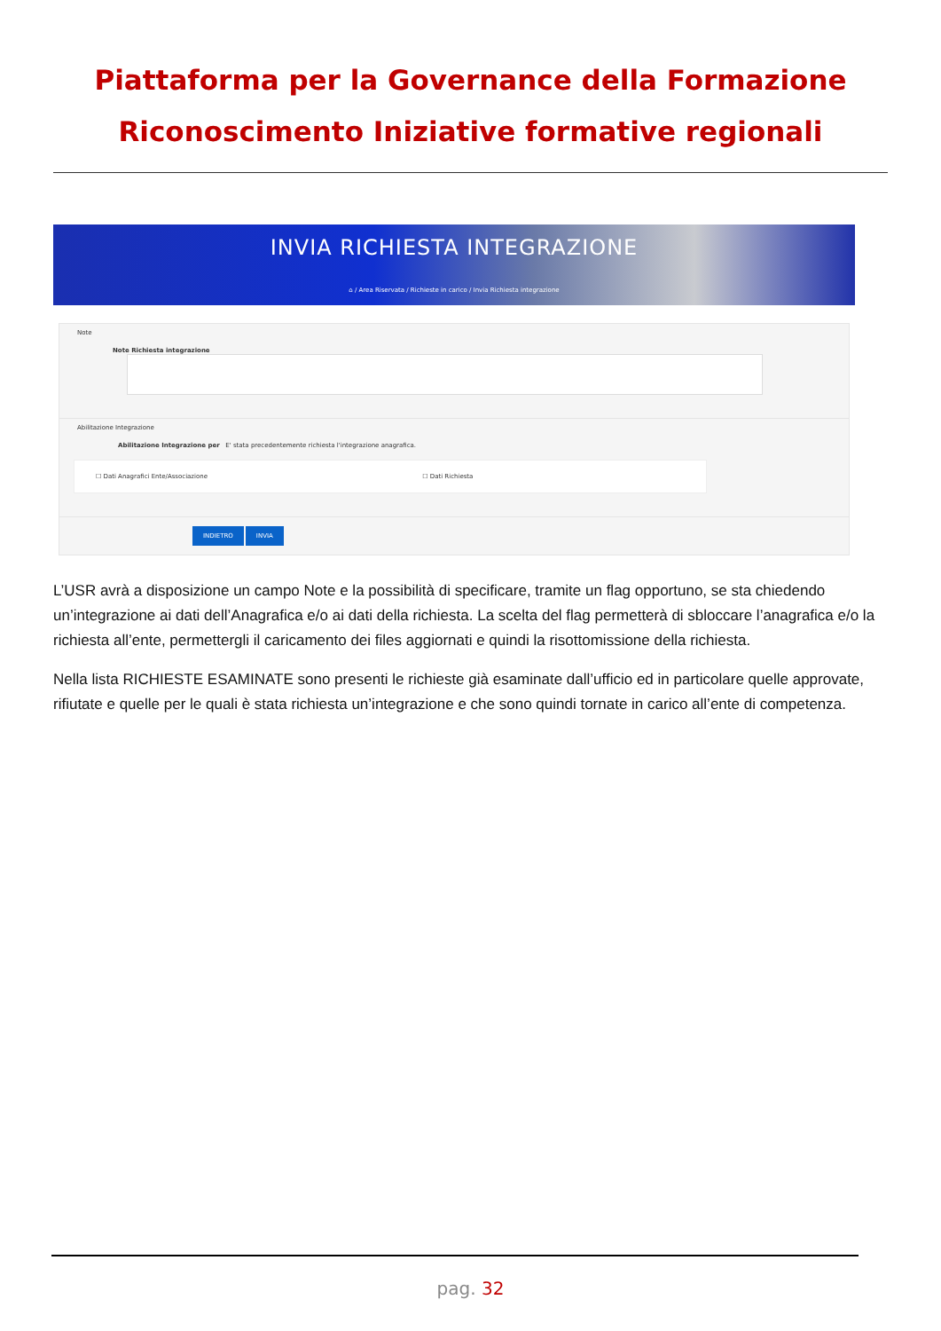Piattaforma per la Governance della Formazione
Riconoscimento Iniziative formative regionali
INVIA RICHIESTA INTEGRAZIONE
⌂ / Area Riservata / Richieste in carico / Invia Richiesta integrazione
Note
Note Richiesta integrazione
Abilitazione Integrazione
Abilitazione Integrazione per E' stata precedentemente richiesta l'integrazione anagrafica.
☐ Dati Anagrafici Ente/Associazione ☐ Dati Richiesta
INDIETRO INVIA
L’USR avrà a disposizione un campo Note e la possibilità di specificare, tramite un flag opportuno, se sta chiedendo un’integrazione ai dati dell’Anagrafica e/o ai dati della richiesta. La scelta del flag permetterà di sbloccare l’anagrafica e/o la richiesta all’ente, permettergli il caricamento dei files aggiornati e quindi la risottomissione della richiesta.
Nella lista RICHIESTE ESAMINATE sono presenti le richieste già esaminate dall’ufficio ed in particolare quelle approvate, rifiutate e quelle per le quali è stata richiesta un’integrazione e che sono quindi tornate in carico all’ente di competenza.
pag. 32